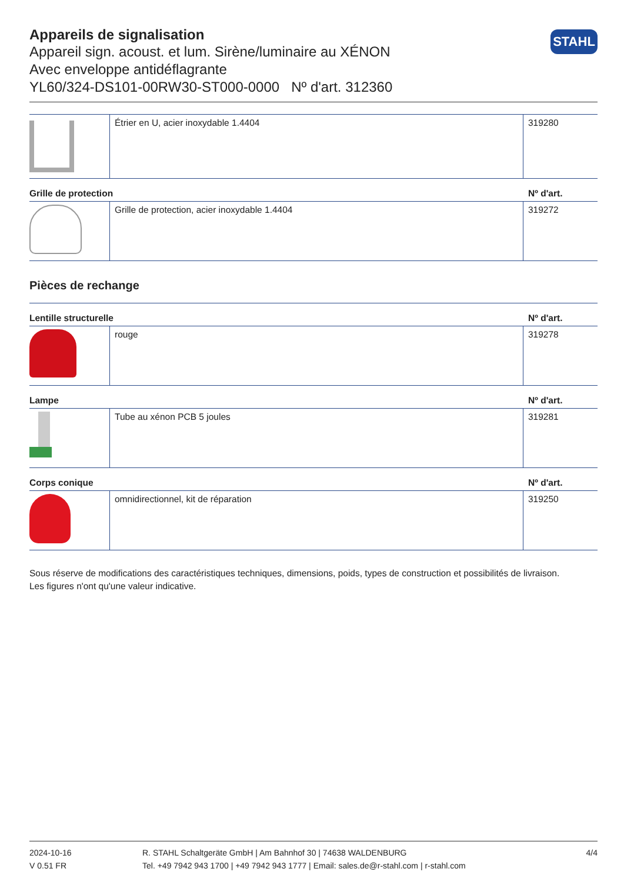STAHL
Appareils de signalisation
Appareil sign. acoust. et lum. Sirène/luminaire au XÉNON
Avec enveloppe antidéflagrante
YL60/324-DS101-00RW30-ST000-0000 Nº d'art. 312360
| | Étrier en U, acier inoxydable 1.4404 | 319280 |
Grille de protection Nº d'art.
| | Grille de protection, acier inoxydable 1.4404 | 319272 |
Pièces de rechange
Lentille structurelle Nº d'art.
| | rouge | 319278 |
Lampe Nº d'art.
| | Tube au xénon PCB 5 joules | 319281 |
Corps conique Nº d'art.
| | omnidirectionnel, kit de réparation | 319250 |
Sous réserve de modifications des caractéristiques techniques, dimensions, poids, types de construction et possibilités de livraison.
Les figures n'ont qu'une valeur indicative.
2024-10-16
V 0.51 FR
R. STAHL Schaltgeräte GmbH | Am Bahnhof 30 | 74638 WALDENBURG
Tel. +49 7942 943 1700 | +49 7942 943 1777 | Email: sales.de@r-stahl.com | r-stahl.com
4/4